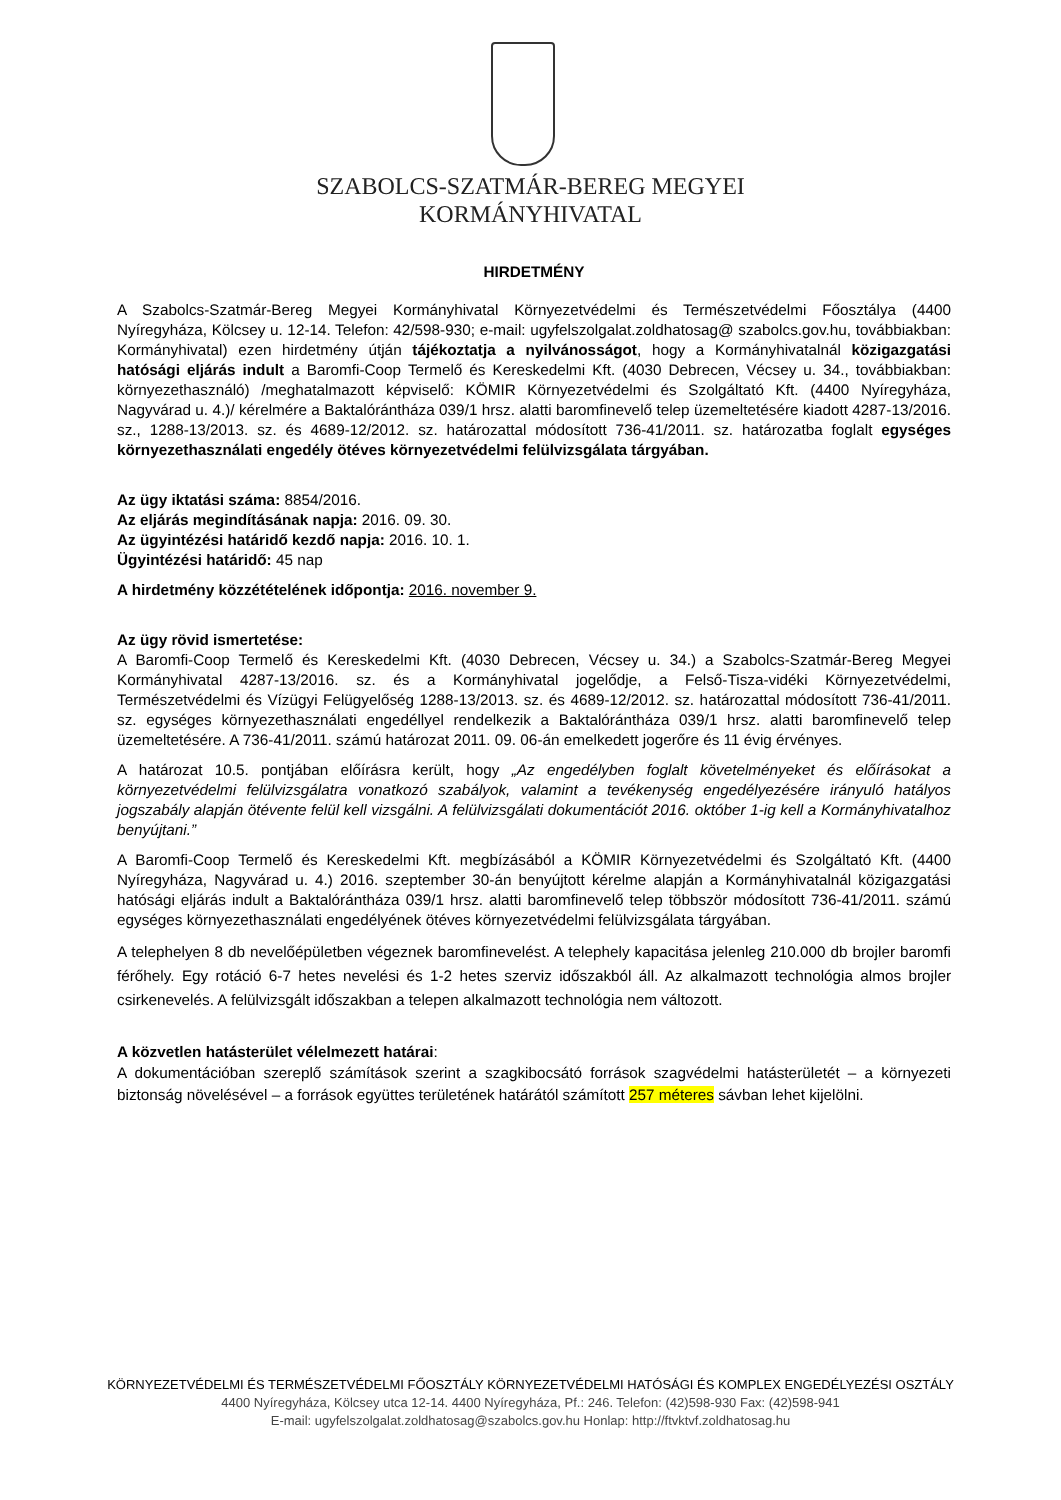SZABOLCS-SZATMÁR-BEREG MEGYEI
KORMÁNYHIVATAL
HIRDETMÉNY
A Szabolcs-Szatmár-Bereg Megyei Kormányhivatal Környezetvédelmi és Természetvédelmi Főosztálya (4400 Nyíregyháza, Kölcsey u. 12-14. Telefon: 42/598-930; e-mail: ugyfelszolgalat.zoldhatosag@ szabolcs.gov.hu, továbbiakban: Kormányhivatal) ezen hirdetmény útján tájékoztatja a nyilvánosságot, hogy a Kormányhivatalnál közigazgatási hatósági eljárás indult a Baromfi-Coop Termelő és Kereskedelmi Kft. (4030 Debrecen, Vécsey u. 34., továbbiakban: környezethasználó) /meghatalmazott képviselő: KÖMIR Környezetvédelmi és Szolgáltató Kft. (4400 Nyíregyháza, Nagyvárad u. 4.)/ kérelmére a Baktalórántháza 039/1 hrsz. alatti baromfinevelő telep üzemeltetésére kiadott 4287-13/2016. sz., 1288-13/2013. sz. és 4689-12/2012. sz. határozattal módosított 736-41/2011. sz. határozatba foglalt egységes környezethasználati engedély ötéves környezetvédelmi felülvizsgálata tárgyában.
Az ügy iktatási száma: 8854/2016.
Az eljárás megindításának napja: 2016. 09. 30.
Az ügyintézési határidő kezdő napja: 2016. 10. 1.
Ügyintézési határidő: 45 nap
A hirdetmény közzétételének időpontja: 2016. november 9.
Az ügy rövid ismertetése:
A Baromfi-Coop Termelő és Kereskedelmi Kft. (4030 Debrecen, Vécsey u. 34.) a Szabolcs-Szatmár-Bereg Megyei Kormányhivatal 4287-13/2016. sz. és a Kormányhivatal jogelődje, a Felső-Tisza-vidéki Környezetvédelmi, Természetvédelmi és Vízügyi Felügyelőség 1288-13/2013. sz. és 4689-12/2012. sz. határozattal módosított 736-41/2011. sz. egységes környezethasználati engedéllyel rendelkezik a Baktalórántháza 039/1 hrsz. alatti baromfinevelő telep üzemeltetésére. A 736-41/2011. számú határozat 2011. 09. 06-án emelkedett jogerőre és 11 évig érvényes.
A határozat 10.5. pontjában előírásra került, hogy „Az engedélyben foglalt követelményeket és előírásokat a környezetvédelmi felülvizsgálatra vonatkozó szabályok, valamint a tevékenység engedélyezésére irányuló hatályos jogszabály alapján ötévente felül kell vizsgálni. A felülvizsgálati dokumentációt 2016. október 1-ig kell a Kormányhivatalhoz benyújtani.”
A Baromfi-Coop Termelő és Kereskedelmi Kft. megbízásából a KÖMIR Környezetvédelmi és Szolgáltató Kft. (4400 Nyíregyháza, Nagyvárad u. 4.) 2016. szeptember 30-án benyújtott kérelme alapján a Kormányhivatalnál közigazgatási hatósági eljárás indult a Baktalórántháza 039/1 hrsz. alatti baromfinevelő telep többször módosított 736-41/2011. számú egységes környezethasználati engedélyének ötéves környezetvédelmi felülvizsgálata tárgyában.
A telephelyen 8 db nevelőépületben végeznek baromfinevelést. A telephely kapacitása jelenleg 210.000 db brojler baromfi férőhely. Egy rotáció 6-7 hetes nevelési és 1-2 hetes szerviz időszakból áll. Az alkalmazott technológia almos brojler csirkenevelés. A felülvizsgált időszakban a telepen alkalmazott technológia nem változott.
A közvetlen hatásterület vélelmezett határai:
A dokumentációban szereplő számítások szerint a szagkibocsátó források szagvédelmi hatásterületét – a környezeti biztonság növelésével – a források együttes területének határától számított 257 méteres sávban lehet kijelölni.
KÖRNYEZETVÉDELMI ÉS TERMÉSZETVÉDELMI FŐOSZTÁLY KÖRNYEZETVÉDELMI HATÓSÁGI ÉS KOMPLEX ENGEDÉLYEZÉSI OSZTÁLY
4400 Nyíregyháza, Kölcsey utca 12-14. 4400 Nyíregyháza, Pf.: 246. Telefon: (42)598-930 Fax: (42)598-941
E-mail: ugyfelszolgalat.zoldhatosag@szabolcs.gov.hu Honlap: http://ftvktvf.zoldhatosag.hu